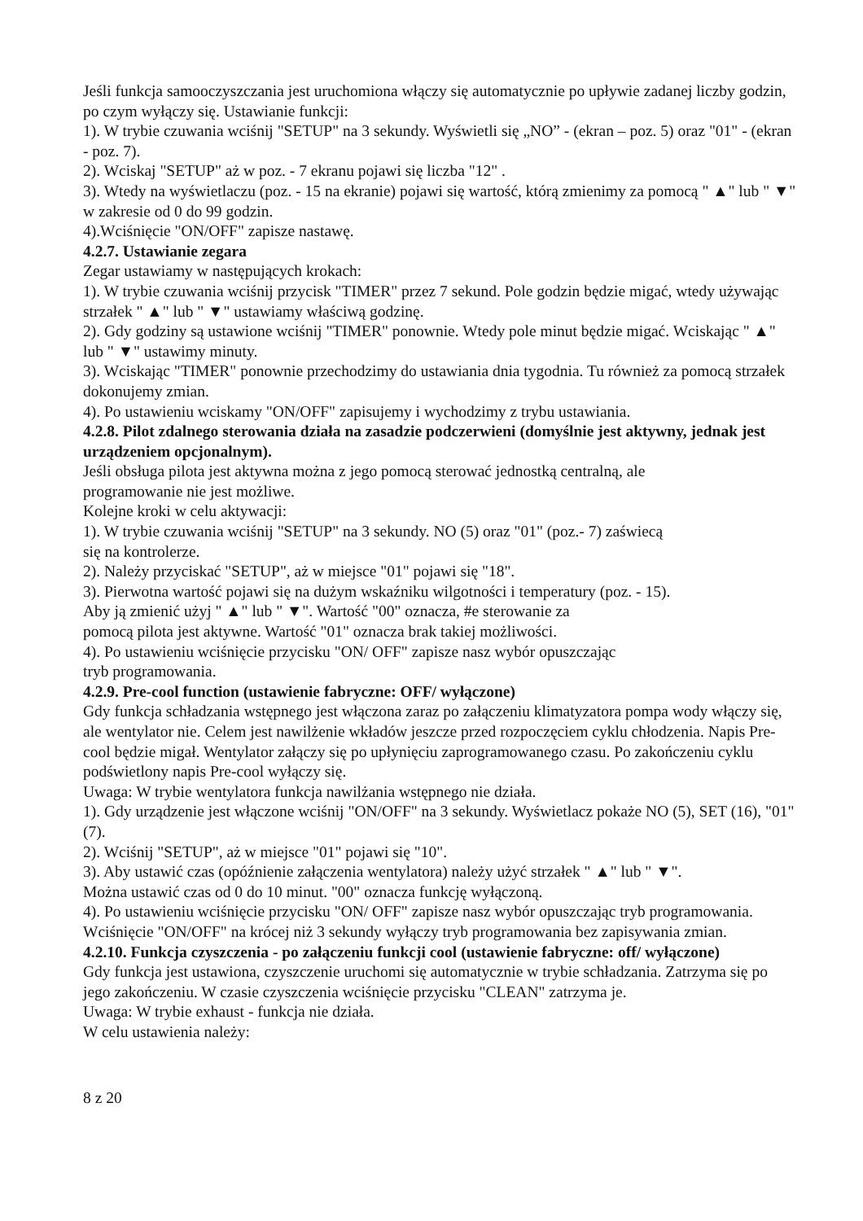Jeśli funkcja samooczyszczania jest uruchomiona włączy się automatycznie po upływie zadanej liczby godzin, po czym wyłączy się. Ustawianie funkcji:
1). W trybie czuwania wciśnij "SETUP" na 3 sekundy. Wyświetli się „NO” - (ekran – poz. 5) oraz "01" - (ekran - poz. 7).
2). Wciskaj "SETUP" aż w poz. - 7 ekranu pojawi się liczba "12" .
3). Wtedy na wyświetlaczu (poz. - 15 na ekranie) pojawi się wartość, którą zmienimy za pomocą " ▲" lub " ▼" w zakresie od 0 do 99 godzin.
4).Wciśnięcie "ON/OFF" zapisze nastawę.
4.2.7. Ustawianie zegara
Zegar ustawiamy w następujących krokach:
1). W trybie czuwania wciśnij przycisk "TIMER" przez 7 sekund. Pole godzin będzie migać, wtedy używając strzałek " ▲" lub " ▼" ustawiamy właściwą godzinę.
2). Gdy godziny są ustawione wciśnij "TIMER" ponownie. Wtedy pole minut będzie migać. Wciskając " ▲" lub " ▼" ustawimy minuty.
3). Wciskając "TIMER" ponownie przechodzimy do ustawiania dnia tygodnia. Tu również za pomocą strzałek dokonujemy zmian.
4). Po ustawieniu wciskamy "ON/OFF" zapisujemy i wychodzimy z trybu ustawiania.
4.2.8. Pilot zdalnego sterowania działa na zasadzie podczerwieni (domyślnie jest aktywny, jednak jest urządzeniem opcjonalnym).
Jeśli obsługa pilota jest aktywna można z jego pomocą sterować jednostką centralną, ale
programowanie nie jest możliwe.
Kolejne kroki w celu aktywacji:
1). W trybie czuwania wciśnij "SETUP" na 3 sekundy. NO (5) oraz "01" (poz.- 7) zaświecą
się na kontrolerze.
2). Należy przyciskać "SETUP", aż w miejsce "01" pojawi się "18".
3). Pierwotna wartość pojawi się na dużym wskaźniku wilgotności i temperatury (poz. - 15).
Aby ją zmienić użyj " ▲" lub " ▼". Wartość "00" oznacza, #e sterowanie za
pomocą pilota jest aktywne. Wartość "01" oznacza brak takiej możliwości.
4). Po ustawieniu wciśnięcie przycisku "ON/ OFF" zapisze nasz wybór opuszczając
tryb programowania.
4.2.9. Pre-cool function (ustawienie fabryczne: OFF/ wyłączone)
Gdy funkcja schładzania wstępnego jest włączona zaraz po załączeniu klimatyzatora pompa wody włączy się, ale wentylator nie. Celem jest nawilżenie wkładów jeszcze przed rozpoczęciem cyklu chłodzenia. Napis Pre-cool będzie migał. Wentylator załączy się po upłynięciu zaprogramowanego czasu. Po zakończeniu cyklu podświetlony napis Pre-cool wyłączy się.
Uwaga: W trybie wentylatora funkcja nawilżania wstępnego nie działa.
1). Gdy urządzenie jest włączone wciśnij "ON/OFF" na 3 sekundy. Wyświetlacz pokaże NO (5), SET (16), "01" (7).
2). Wciśnij "SETUP", aż w miejsce "01" pojawi się "10".
3). Aby ustawić czas (opóźnienie załączenia wentylatora) należy użyć strzałek " ▲" lub " ▼".
Można ustawić czas od 0 do 10 minut. "00" oznacza funkcję wyłączoną.
4). Po ustawieniu wciśnięcie przycisku "ON/ OFF" zapisze nasz wybór opuszczając tryb programowania. Wciśnięcie "ON/OFF" na krócej niż 3 sekundy wyłączy tryb programowania bez zapisywania zmian.
4.2.10. Funkcja czyszczenia - po załączeniu funkcji cool (ustawienie fabryczne: off/ wyłączone)
Gdy funkcja jest ustawiona, czyszczenie uruchomi się automatycznie w trybie schładzania. Zatrzyma się po jego zakończeniu. W czasie czyszczenia wciśnięcie przycisku "CLEAN" zatrzyma je.
Uwaga: W trybie exhaust - funkcja nie działa.
W celu ustawienia należy:
8 z 20